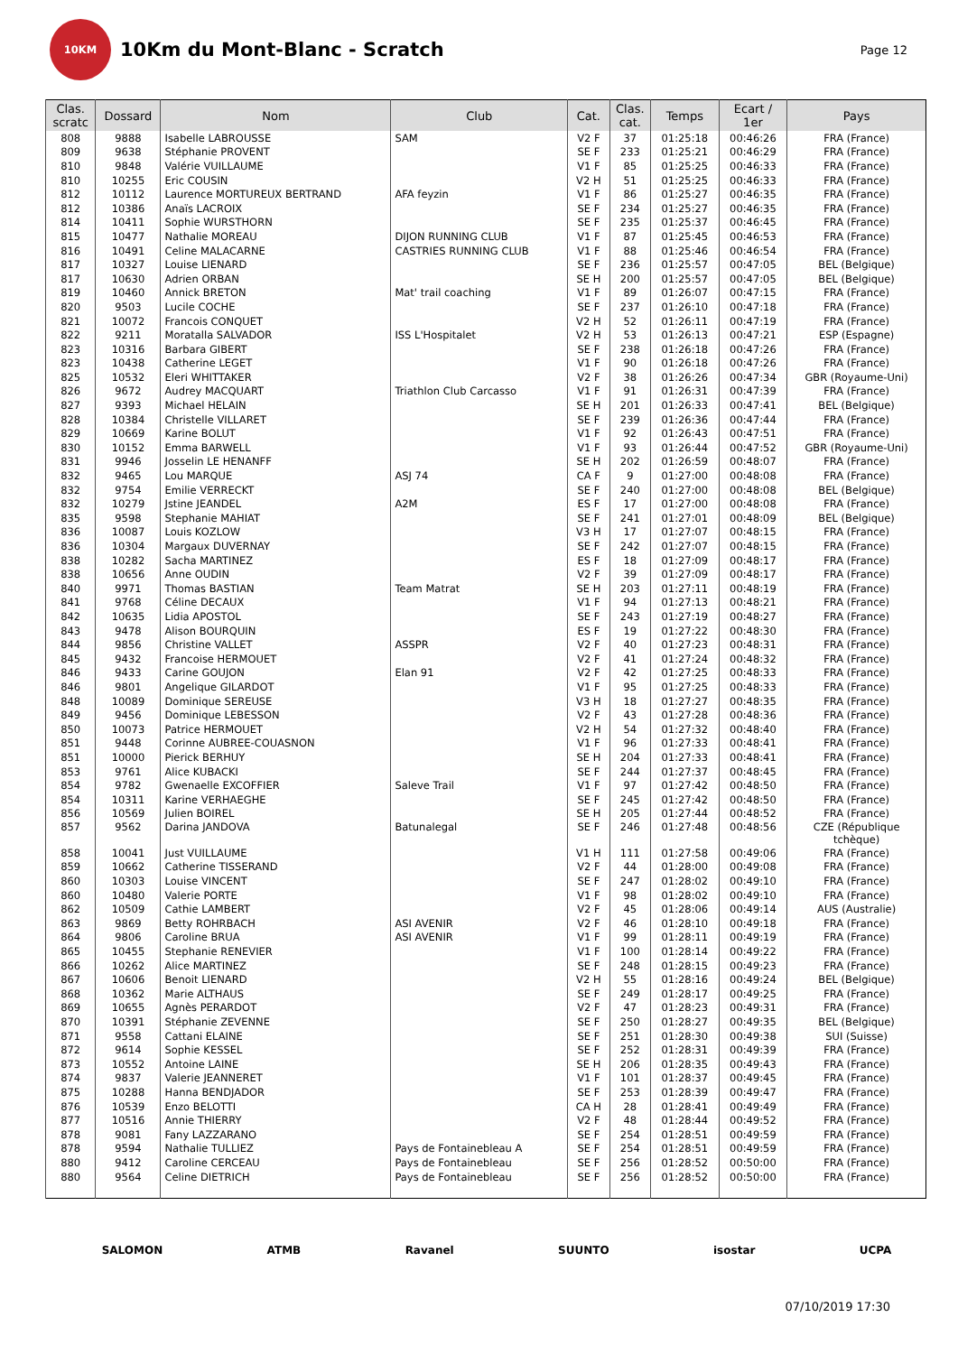10KM
10Km du Mont-Blanc - Scratch
Page 12
| Clas. scratc | Dossard | Nom | Club | Cat. | Clas. cat. | Temps | Ecart / 1er | Pays |
| --- | --- | --- | --- | --- | --- | --- | --- | --- |
| 808 | 9888 | Isabelle LABROUSSE | SAM | V2 F | 37 | 01:25:18 | 00:46:26 | FRA (France) |
| 809 | 9638 | Stéphanie PROVENT | | SE F | 233 | 01:25:21 | 00:46:29 | FRA (France) |
| 810 | 9848 | Valérie VUILLAUME | | V1 F | 85 | 01:25:25 | 00:46:33 | FRA (France) |
| 810 | 10255 | Eric COUSIN | | V2 H | 51 | 01:25:25 | 00:46:33 | FRA (France) |
| 812 | 10112 | Laurence MORTUREUX BERTRAND | AFA feyzin | V1 F | 86 | 01:25:27 | 00:46:35 | FRA (France) |
| 812 | 10386 | Anaïs LACROIX | | SE F | 234 | 01:25:27 | 00:46:35 | FRA (France) |
| 814 | 10411 | Sophie WURSTHORN | | SE F | 235 | 01:25:37 | 00:46:45 | FRA (France) |
| 815 | 10477 | Nathalie MOREAU | DIJON RUNNING CLUB | V1 F | 87 | 01:25:45 | 00:46:53 | FRA (France) |
| 816 | 10491 | Celine MALACARNE | CASTRIES RUNNING CLUB | V1 F | 88 | 01:25:46 | 00:46:54 | FRA (France) |
| 817 | 10327 | Louise LIENARD | | SE F | 236 | 01:25:57 | 00:47:05 | BEL (Belgique) |
| 817 | 10630 | Adrien ORBAN | | SE H | 200 | 01:25:57 | 00:47:05 | BEL (Belgique) |
| 819 | 10460 | Annick BRETON | Mat' trail coaching | V1 F | 89 | 01:26:07 | 00:47:15 | FRA (France) |
| 820 | 9503 | Lucile COCHE | | SE F | 237 | 01:26:10 | 00:47:18 | FRA (France) |
| 821 | 10072 | Francois CONQUET | | V2 H | 52 | 01:26:11 | 00:47:19 | FRA (France) |
| 822 | 9211 | Moratalla SALVADOR | ISS L'Hospitalet | V2 H | 53 | 01:26:13 | 00:47:21 | ESP (Espagne) |
| 823 | 10316 | Barbara GIBERT | | SE F | 238 | 01:26:18 | 00:47:26 | FRA (France) |
| 823 | 10438 | Catherine LEGET | | V1 F | 90 | 01:26:18 | 00:47:26 | FRA (France) |
| 825 | 10532 | Eleri WHITTAKER | | V2 F | 38 | 01:26:26 | 00:47:34 | GBR (Royaume-Uni) |
| 826 | 9672 | Audrey MACQUART | Triathlon Club Carcasso | V1 F | 91 | 01:26:31 | 00:47:39 | FRA (France) |
| 827 | 9393 | Michael HELAIN | | SE H | 201 | 01:26:33 | 00:47:41 | BEL (Belgique) |
| 828 | 10384 | Christelle VILLARET | | SE F | 239 | 01:26:36 | 00:47:44 | FRA (France) |
| 829 | 10669 | Karine BOLUT | | V1 F | 92 | 01:26:43 | 00:47:51 | FRA (France) |
| 830 | 10152 | Emma BARWELL | | V1 F | 93 | 01:26:44 | 00:47:52 | GBR (Royaume-Uni) |
| 831 | 9946 | Josselin LE HENANFF | | SE H | 202 | 01:26:59 | 00:48:07 | FRA (France) |
| 832 | 9465 | Lou MARQUE | ASJ 74 | CA F | 9 | 01:27:00 | 00:48:08 | FRA (France) |
| 832 | 9754 | Emilie VERRECKT | | SE F | 240 | 01:27:00 | 00:48:08 | BEL (Belgique) |
| 832 | 10279 | Jstine JEANDEL | A2M | ES F | 17 | 01:27:00 | 00:48:08 | FRA (France) |
| 835 | 9598 | Stephanie MAHIAT | | SE F | 241 | 01:27:01 | 00:48:09 | BEL (Belgique) |
| 836 | 10087 | Louis KOZLOW | | V3 H | 17 | 01:27:07 | 00:48:15 | FRA (France) |
| 836 | 10304 | Margaux DUVERNAY | | SE F | 242 | 01:27:07 | 00:48:15 | FRA (France) |
| 838 | 10282 | Sacha MARTINEZ | | ES F | 18 | 01:27:09 | 00:48:17 | FRA (France) |
| 838 | 10656 | Anne OUDIN | | V2 F | 39 | 01:27:09 | 00:48:17 | FRA (France) |
| 840 | 9971 | Thomas BASTIAN | Team Matrat | SE H | 203 | 01:27:11 | 00:48:19 | FRA (France) |
| 841 | 9768 | Céline DECAUX | | V1 F | 94 | 01:27:13 | 00:48:21 | FRA (France) |
| 842 | 10635 | Lidia APOSTOL | | SE F | 243 | 01:27:19 | 00:48:27 | FRA (France) |
| 843 | 9478 | Alison BOURQUIN | | ES F | 19 | 01:27:22 | 00:48:30 | FRA (France) |
| 844 | 9856 | Christine VALLET | ASSPR | V2 F | 40 | 01:27:23 | 00:48:31 | FRA (France) |
| 845 | 9432 | Francoise HERMOUET | | V2 F | 41 | 01:27:24 | 00:48:32 | FRA (France) |
| 846 | 9433 | Carine GOUJON | Elan 91 | V2 F | 42 | 01:27:25 | 00:48:33 | FRA (France) |
| 846 | 9801 | Angelique GILARDOT | | V1 F | 95 | 01:27:25 | 00:48:33 | FRA (France) |
| 848 | 10089 | Dominique SEREUSE | | V3 H | 18 | 01:27:27 | 00:48:35 | FRA (France) |
| 849 | 9456 | Dominique LEBESSON | | V2 F | 43 | 01:27:28 | 00:48:36 | FRA (France) |
| 850 | 10073 | Patrice HERMOUET | | V2 H | 54 | 01:27:32 | 00:48:40 | FRA (France) |
| 851 | 9448 | Corinne AUBREE-COUASNON | | V1 F | 96 | 01:27:33 | 00:48:41 | FRA (France) |
| 851 | 10000 | Pierick BERHUY | | SE H | 204 | 01:27:33 | 00:48:41 | FRA (France) |
| 853 | 9761 | Alice KUBACKI | | SE F | 244 | 01:27:37 | 00:48:45 | FRA (France) |
| 854 | 9782 | Gwenaelle EXCOFFIER | Saleve Trail | V1 F | 97 | 01:27:42 | 00:48:50 | FRA (France) |
| 854 | 10311 | Karine VERHAEGHE | | SE F | 245 | 01:27:42 | 00:48:50 | FRA (France) |
| 856 | 10569 | Julien BOIREL | | SE H | 205 | 01:27:44 | 00:48:52 | FRA (France) |
| 857 | 9562 | Darina JANDOVA | Batunalegal | SE F | 246 | 01:27:48 | 00:48:56 | CZE (République tchèque) |
| 858 | 10041 | Just VUILLAUME | | V1 H | 111 | 01:27:58 | 00:49:06 | FRA (France) |
| 859 | 10662 | Catherine TISSERAND | | V2 F | 44 | 01:28:00 | 00:49:08 | FRA (France) |
| 860 | 10303 | Louise VINCENT | | SE F | 247 | 01:28:02 | 00:49:10 | FRA (France) |
| 860 | 10480 | Valerie PORTE | | V1 F | 98 | 01:28:02 | 00:49:10 | FRA (France) |
| 862 | 10509 | Cathie LAMBERT | | V2 F | 45 | 01:28:06 | 00:49:14 | AUS (Australie) |
| 863 | 9869 | Betty ROHRBACH | ASI AVENIR | V2 F | 46 | 01:28:10 | 00:49:18 | FRA (France) |
| 864 | 9806 | Caroline BRUA | ASI AVENIR | V1 F | 99 | 01:28:11 | 00:49:19 | FRA (France) |
| 865 | 10455 | Stephanie RENEVIER | | V1 F | 100 | 01:28:14 | 00:49:22 | FRA (France) |
| 866 | 10262 | Alice MARTINEZ | | SE F | 248 | 01:28:15 | 00:49:23 | FRA (France) |
| 867 | 10606 | Benoit LIENARD | | V2 H | 55 | 01:28:16 | 00:49:24 | BEL (Belgique) |
| 868 | 10362 | Marie ALTHAUS | | SE F | 249 | 01:28:17 | 00:49:25 | FRA (France) |
| 869 | 10655 | Agnès PERARDOT | | V2 F | 47 | 01:28:23 | 00:49:31 | FRA (France) |
| 870 | 10391 | Stéphanie ZEVENNE | | SE F | 250 | 01:28:27 | 00:49:35 | BEL (Belgique) |
| 871 | 9558 | Cattani ELAINE | | SE F | 251 | 01:28:30 | 00:49:38 | SUI (Suisse) |
| 872 | 9614 | Sophie KESSEL | | SE F | 252 | 01:28:31 | 00:49:39 | FRA (France) |
| 873 | 10552 | Antoine LAINE | | SE H | 206 | 01:28:35 | 00:49:43 | FRA (France) |
| 874 | 9837 | Valerie JEANNERET | | V1 F | 101 | 01:28:37 | 00:49:45 | FRA (France) |
| 875 | 10288 | Hanna BENDJADOR | | SE F | 253 | 01:28:39 | 00:49:47 | FRA (France) |
| 876 | 10539 | Enzo BELOTTI | | CA H | 28 | 01:28:41 | 00:49:49 | FRA (France) |
| 877 | 10516 | Annie THIERRY | | V2 F | 48 | 01:28:44 | 00:49:52 | FRA (France) |
| 878 | 9081 | Fany LAZZARANO | | SE F | 254 | 01:28:51 | 00:49:59 | FRA (France) |
| 878 | 9594 | Nathalie TULLIEZ | Pays de Fontainebleau A | SE F | 254 | 01:28:51 | 00:49:59 | FRA (France) |
| 880 | 9412 | Caroline CERCEAU | Pays de Fontainebleau | SE F | 256 | 01:28:52 | 00:50:00 | FRA (France) |
| 880 | 9564 | Celine DIETRICH | Pays de Fontainebleau | SE F | 256 | 01:28:52 | 00:50:00 | FRA (France) |
SALOMON ATMB Ravanel SUUNTO isostar UCPA
07/10/2019 17:30